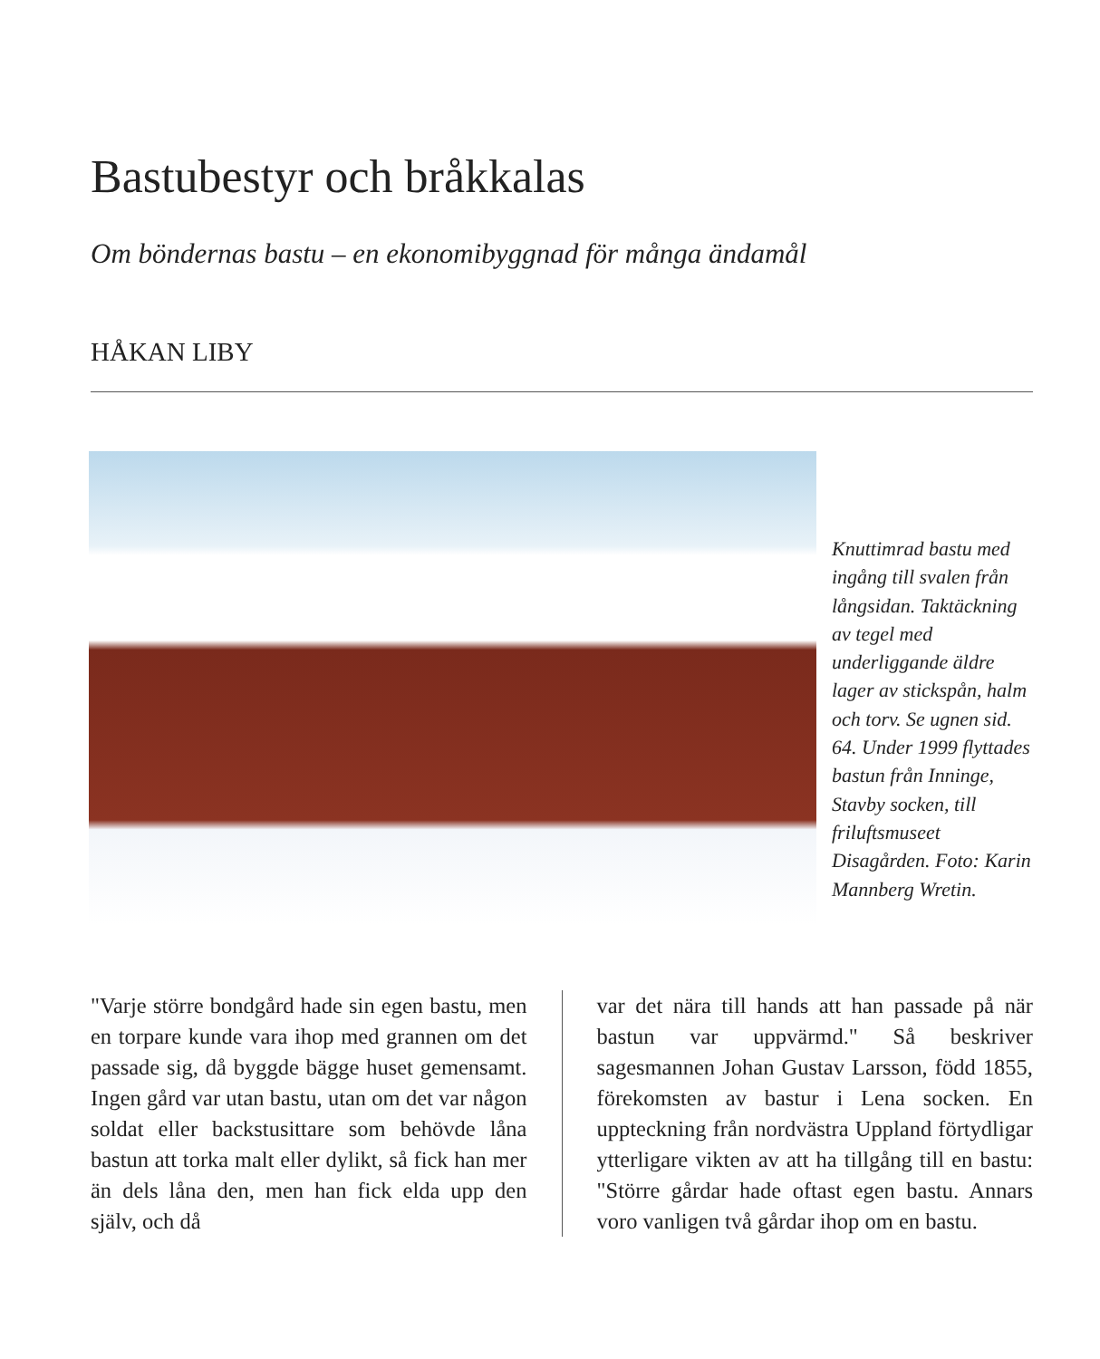Bastubestyr och bråkkalas
Om böndernas bastu – en ekonomibyggnad för många ändamål
HÅKAN LIBY
Knuttimrad bastu med ingång till svalen från långsidan. Taktäckning av tegel med underliggande äldre lager av stickspån, halm och torv. Se ugnen sid. 64. Under 1999 flyttades bastun från Inninge, Stavby socken, till friluftsmuseet Disagården. Foto: Karin Mannberg Wretin.
"Varje större bondgård hade sin egen bastu, men en torpare kunde vara ihop med grannen om det passade sig, då byggde bägge huset gemensamt. Ingen gård var utan bastu, utan om det var någon soldat eller backstusittare som behövde låna bastun att torka malt eller dylikt, så fick han mer än dels låna den, men han fick elda upp den själv, och då
var det nära till hands att han passade på när bastun var uppvärmd." Så beskriver sagesmannen Johan Gustav Larsson, född 1855, förekomsten av bastur i Lena socken. En uppteckning från nordvästra Uppland förtydligar ytterligare vikten av att ha tillgång till en bastu: "Större gårdar hade oftast egen bastu. Annars voro vanligen två gårdar ihop om en bastu.